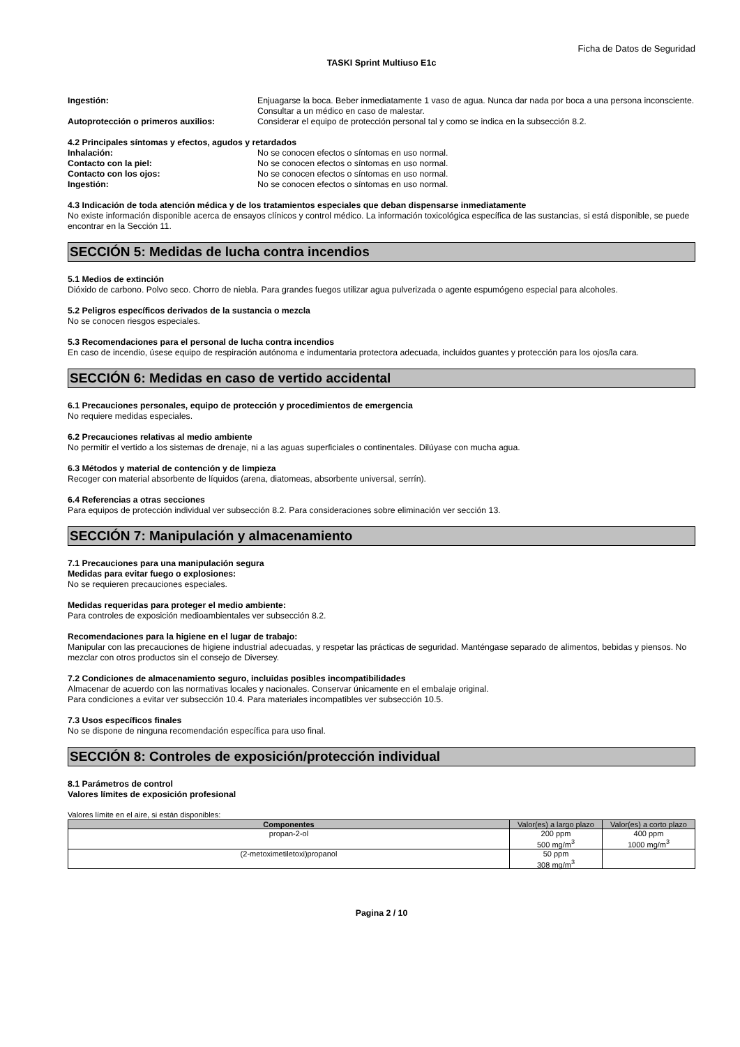Ficha de Datos de Seguridad
TASKI Sprint Multiuso E1c
Ingestión: Enjuagarse la boca. Beber inmediatamente 1 vaso de agua. Nunca dar nada por boca a una persona inconsciente. Consultar a un médico en caso de malestar.
Autoprotección o primeros auxilios: Considerar el equipo de protección personal tal y como se indica en la subsección 8.2.
4.2 Principales síntomas y efectos, agudos y retardados
Inhalación: No se conocen efectos o síntomas en uso normal.
Contacto con la piel: No se conocen efectos o síntomas en uso normal.
Contacto con los ojos: No se conocen efectos o síntomas en uso normal.
Ingestión: No se conocen efectos o síntomas en uso normal.
4.3 Indicación de toda atención médica y de los tratamientos especiales que deban dispensarse inmediatamente
No existe información disponible acerca de ensayos clínicos y control médico. La información toxicológica específica de las sustancias, si está disponible, se puede encontrar en la Sección 11.
SECCIÓN 5: Medidas de lucha contra incendios
5.1 Medios de extinción
Dióxido de carbono. Polvo seco. Chorro de niebla. Para grandes fuegos utilizar agua pulverizada o agente espumógeno especial para alcoholes.
5.2 Peligros específicos derivados de la sustancia o mezcla
No se conocen riesgos especiales.
5.3 Recomendaciones para el personal de lucha contra incendios
En caso de incendio, úsese equipo de respiración autónoma e indumentaria protectora adecuada, incluidos guantes y protección para los ojos/la cara.
SECCIÓN 6: Medidas en caso de vertido accidental
6.1 Precauciones personales, equipo de protección y procedimientos de emergencia
No requiere medidas especiales.
6.2 Precauciones relativas al medio ambiente
No permitir el vertido a los sistemas de drenaje, ni a las aguas superficiales o continentales. Dilúyase con mucha agua.
6.3 Métodos y material de contención y de limpieza
Recoger con material absorbente de líquidos (arena, diatomeas, absorbente universal, serrín).
6.4 Referencias a otras secciones
Para equipos de protección individual ver subsección 8.2. Para consideraciones sobre eliminación ver sección 13.
SECCIÓN 7: Manipulación y almacenamiento
7.1 Precauciones para una manipulación segura
Medidas para evitar fuego o explosiones:
No se requieren precauciones especiales.
Medidas requeridas para proteger el medio ambiente:
Para controles de exposición medioambientales ver subsección 8.2.
Recomendaciones para la higiene en el lugar de trabajo:
Manipular con las precauciones de higiene industrial adecuadas, y respetar las prácticas de seguridad. Manténgase separado de alimentos, bebidas y piensos. No mezclar con otros productos sin el consejo de Diversey.
7.2 Condiciones de almacenamiento seguro, incluidas posibles incompatibilidades
Almacenar de acuerdo con las normativas locales y nacionales. Conservar únicamente en el embalaje original.
Para condiciones a evitar ver subsección 10.4. Para materiales incompatibles ver subsección 10.5.
7.3 Usos específicos finales
No se dispone de ninguna recomendación específica para uso final.
SECCIÓN 8: Controles de exposición/protección individual
8.1 Parámetros de control
Valores límites de exposición profesional
Valores límite en el aire, si están disponibles:
| Componentes | Valor(es) a largo plazo | Valor(es) a corto plazo |
| --- | --- | --- |
| propan-2-ol | 200 ppm 500 mg/m<sup>3</sup> | 400 ppm 1000 mg/m<sup>3</sup> |
| (2-metoximetiletoxi)propanol | 50 ppm 308 mg/m<sup>3</sup> | |
Pagina 2 / 10